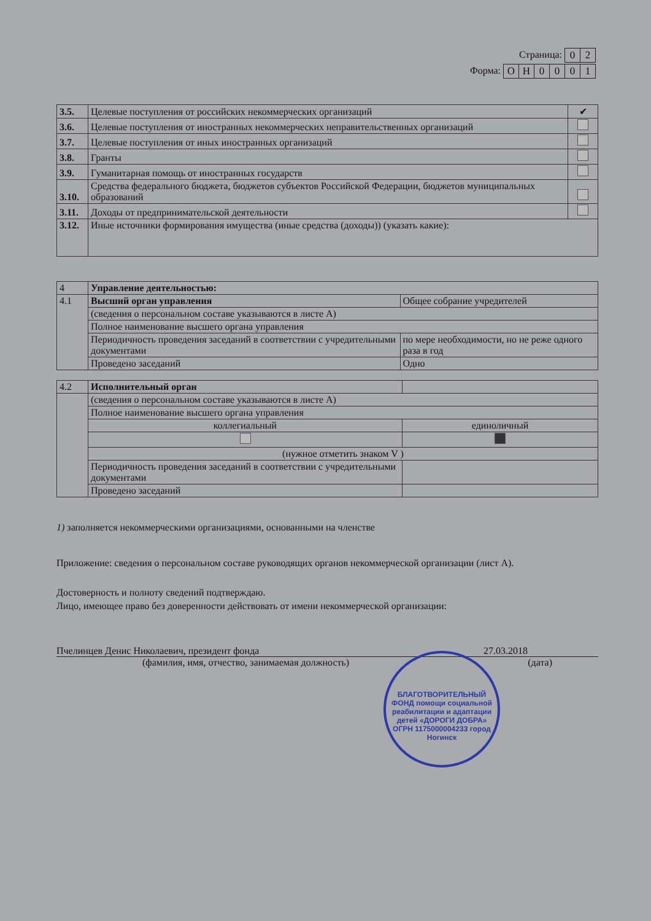Страница:
| 0 | 2 |
Форма:
| О | Н | 0 | 0 | 0 | 1 |
| 3.5. | Целевые поступления от российских некоммерческих организаций | ✔ |
| 3.6. | Целевые поступления от иностранных некоммерческих неправительственных организаций | |
| 3.7. | Целевые поступления от иных иностранных организаций | |
| 3.8. | Гранты | |
| 3.9. | Гуманитарная помощь от иностранных государств | |
| 3.10. | Средства федерального бюджета, бюджетов субъектов Российской Федерации, бюджетов муниципальных образований | |
| 3.11. | Доходы от предпринимательской деятельности | |
| 3.12. | Иные источники формирования имущества (иные средства (доходы)) (указать какие): | |
| 4 | Управление деятельностью: | |
| 4.1 | Высший орган управления | Общее собрание учредителей |
| | (сведения о персональном составе указываются в листе А) | |
| | Полное наименование высшего органа управления | |
| | Периодичность проведения заседаний в соответствии с учредительными документами | по мере необходимости, но не реже одного раза в год |
| | Проведено заседаний | Одно |
| 4.2 | Исполнительный орган | |
| | (сведения о персональном составе указываются в листе А) | |
| | Полное наименование высшего органа управления | |
| | коллегиальный | единоличный |
| | (нужное отметить знаком V ) | |
| | Периодичность проведения заседаний в соответствии с учредительными документами | |
| | Проведено заседаний | |
1) заполняется некоммерческими организациями, основанными на членстве
Приложение: сведения о персональном составе руководящих органов некоммерческой организации (лист А).
Достоверность и полноту сведений подтверждаю.
Лицо, имеющее право без доверенности действовать от имени некоммерческой организации:
Пчелинцев Денис Николаевич, президент фонда 27.03.2018
(фамилия, имя, отчество, занимаемая должность) (дата)
БЛАГОТВОРИТЕЛЬНЫЙ ФОНД помощи социальной реабилитации и адаптации детей «ДОРОГИ ДОБРА» ОГРН 1175000004233 город Ногинск